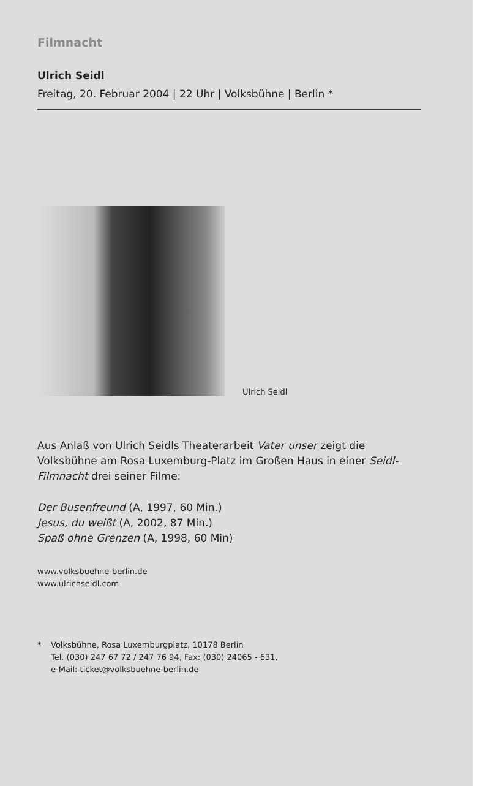Filmnacht
Ulrich Seidl
Freitag, 20. Februar 2004 | 22 Uhr | Volksbühne | Berlin *
Ulrich Seidl
Aus Anlaß von Ulrich Seidls Theaterarbeit Vater unser zeigt die Volksbühne am Rosa Luxemburg-Platz im Großen Haus in einer Seidl-Filmnacht drei seiner Filme:
Der Busenfreund (A, 1997, 60 Min.)
Jesus, du weißt (A, 2002, 87 Min.)
Spaß ohne Grenzen (A, 1998, 60 Min)
www.volksbuehne-berlin.de
www.ulrichseidl.com
* Volksbühne, Rosa Luxemburgplatz, 10178 Berlin
Tel. (030) 247 67 72 / 247 76 94, Fax: (030) 24065 - 631,
e-Mail: ticket@volksbuehne-berlin.de